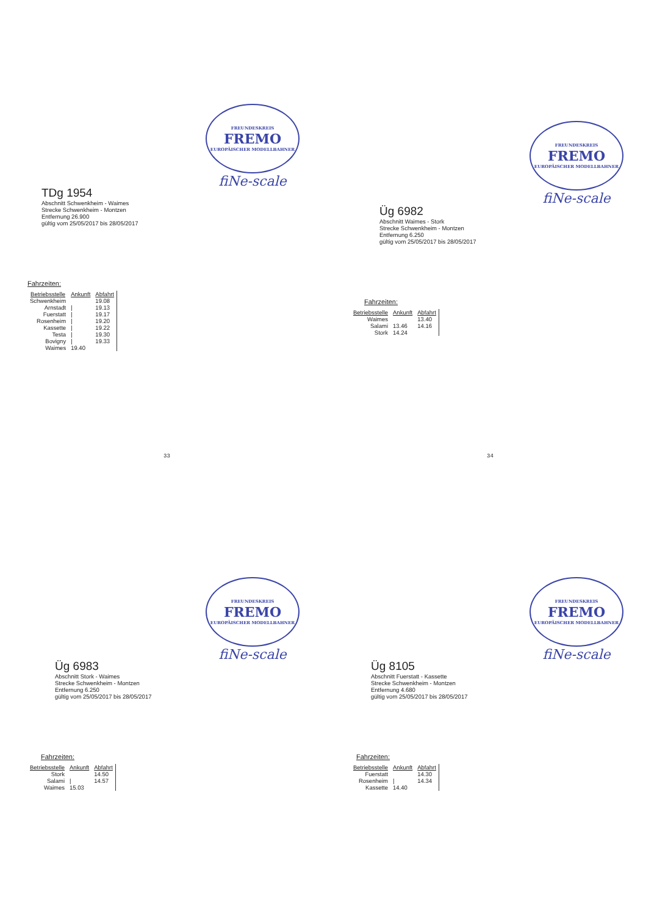FREUNDESKREIS
FREMO
EUROPÄISCHER MODELLBAHNER
fiNe-scale
TDg 1954
Abschnitt Schwenkheim - Waimes
Strecke Schwenkheim - Montzen
Entfernung 26.900
gültig vom 25/05/2017 bis 28/05/2017
Fahrzeiten:
| Betriebsstelle | Ankunft | Abfahrt |
| --- | --- | --- |
| Schwenkheim | | 19.08 |
| Arnstadt | / | 19.13 |
| Fuerstatt | / | 19.17 |
| Rosenheim | / | 19.20 |
| Kassette | / | 19.22 |
| Testa | / | 19.30 |
| Bovigny | / | 19.33 |
| Waimes | 19.40 | |
FREUNDESKREIS
FREMO
EUROPÄISCHER MODELLBAHNER
fiNe-scale
Üg 6982
Abschnitt Waimes - Stork
Strecke Schwenkheim - Montzen
Entfernung 6.250
gültig vom 25/05/2017 bis 28/05/2017
Fahrzeiten:
| Betriebsstelle | Ankunft | Abfahrt |
| --- | --- | --- |
| Waimes | | 13.40 |
| Salami | 13.46 | 14.16 |
| Stork | 14.24 | |
33 34
FREUNDESKREIS
FREMO
EUROPÄISCHER MODELLBAHNER
fiNe-scale
Üg 6983
Abschnitt Stork - Waimes
Strecke Schwenkheim - Montzen
Entfernung 6.250
gültig vom 25/05/2017 bis 28/05/2017
Fahrzeiten:
| Betriebsstelle | Ankunft | Abfahrt |
| --- | --- | --- |
| Stork | | 14.50 |
| Salami | / | 14.57 |
| Waimes | 15.03 | |
FREUNDESKREIS
FREMO
EUROPÄISCHER MODELLBAHNER
fiNe-scale
Üg 8105
Abschnitt Fuerstatt - Kassette
Strecke Schwenkheim - Montzen
Entfernung 4.680
gültig vom 25/05/2017 bis 28/05/2017
Fahrzeiten:
| Betriebsstelle | Ankunft | Abfahrt |
| --- | --- | --- |
| Fuerstatt | | 14.30 |
| Rosenheim | / | 14.34 |
| Kassette | 14.40 | |